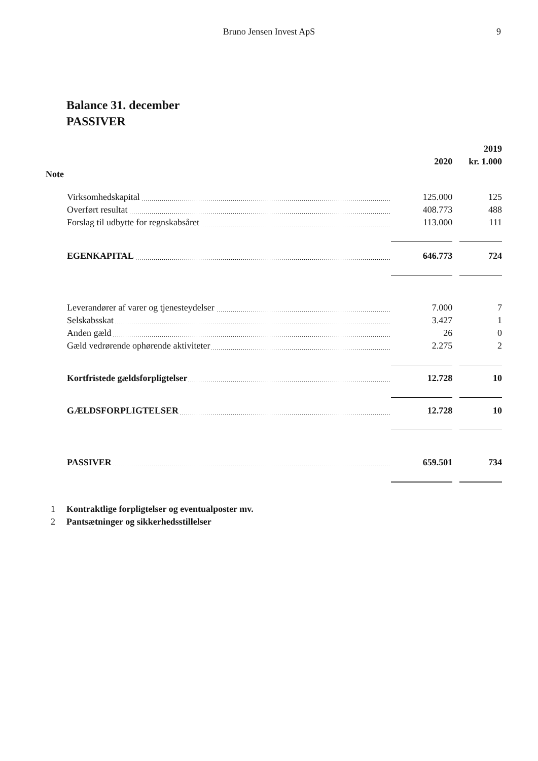Bruno Jensen Invest ApS
9
Balance 31. december
PASSIVER
| | | | | 2019 |
| --- | --- | --- | --- | --- |
| | | 2020 | | kr. 1.000 |
| Note | | | | |
| | Virksomhedskapital | 125.000 | | 125 |
| | Overført resultat | 408.773 | | 488 |
| | Forslag til udbytte for regnskabsåret | 113.000 | | 111 |
| | EGENKAPITAL | 646.773 | | 724 |
| | Leverandører af varer og tjenesteydelser | 7.000 | | 7 |
| | Selskabsskat | 3.427 | | 1 |
| | Anden gæld | 26 | | 0 |
| | Gæld vedrørende ophørende aktiviteter | 2.275 | | 2 |
| | Kortfristede gældsforpligtelser | 12.728 | | 10 |
| | GÆLDSFORPLIGTELSER | 12.728 | | 10 |
| | PASSIVER | 659.501 | | 734 |
1 Kontraktlige forpligtelser og eventualposter mv.
2 Pantsætninger og sikkerhedsstillelser